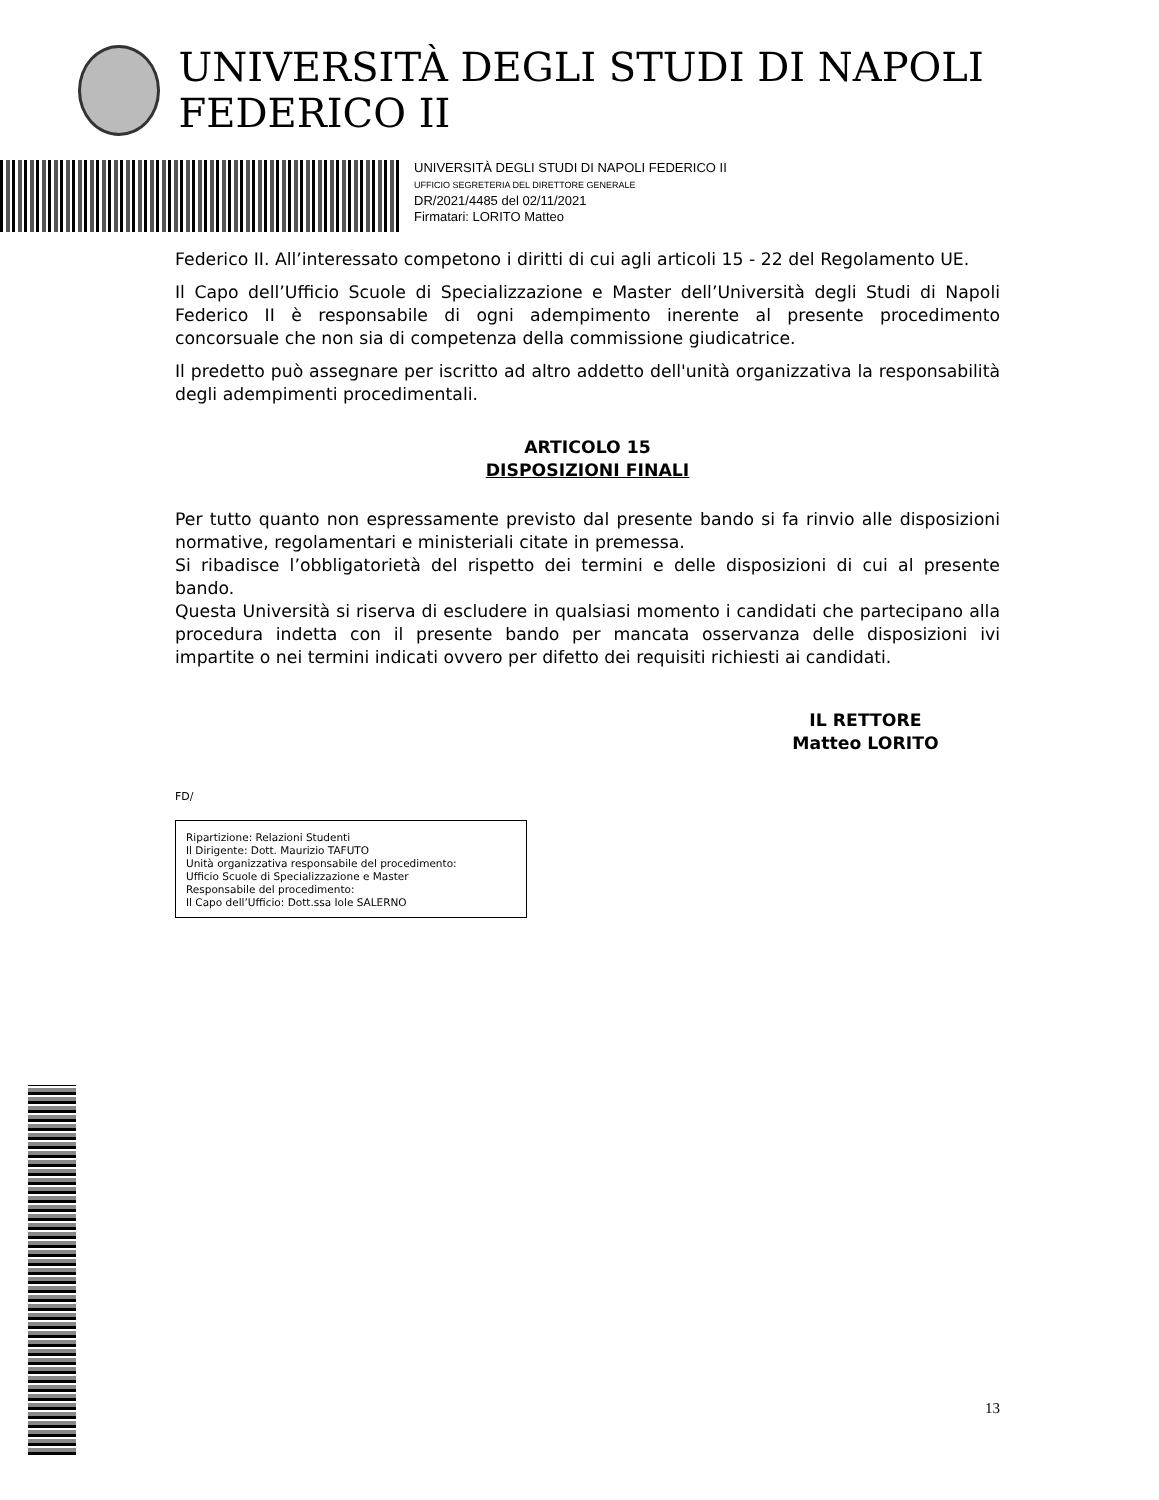UNIVERSITÀ DEGLI STUDI DI NAPOLI FEDERICO II
UNIVERSITÀ DEGLI STUDI DI NAPOLI FEDERICO II
UFFICIO SEGRETERIA DEL DIRETTORE GENERALE
DR/2021/4485 del 02/11/2021
Firmatari: LORITO Matteo
Federico II. All’interessato competono i diritti di cui agli articoli 15 - 22 del Regolamento UE.
Il Capo dell’Ufficio Scuole di Specializzazione e Master dell’Università degli Studi di Napoli Federico II è responsabile di ogni adempimento inerente al presente procedimento concorsuale che non sia di competenza della commissione giudicatrice.
Il predetto può assegnare per iscritto ad altro addetto dell'unità organizzativa la responsabilità degli adempimenti procedimentali.
ARTICOLO 15
DISPOSIZIONI FINALI
Per tutto quanto non espressamente previsto dal presente bando si fa rinvio alle disposizioni normative, regolamentari e ministeriali citate in premessa.
Si ribadisce l’obbligatorietà del rispetto dei termini e delle disposizioni di cui al presente bando.
Questa Università si riserva di escludere in qualsiasi momento i candidati che partecipano alla procedura indetta con il presente bando per mancata osservanza delle disposizioni ivi impartite o nei termini indicati ovvero per difetto dei requisiti richiesti ai candidati.
IL RETTORE
Matteo LORITO
FD/
Ripartizione: Relazioni Studenti
Il Dirigente: Dott. Maurizio TAFUTO
Unità organizzativa responsabile del procedimento:
Ufficio Scuole di Specializzazione e Master
Responsabile del procedimento:
Il Capo dell’Ufficio: Dott.ssa Iole SALERNO
13